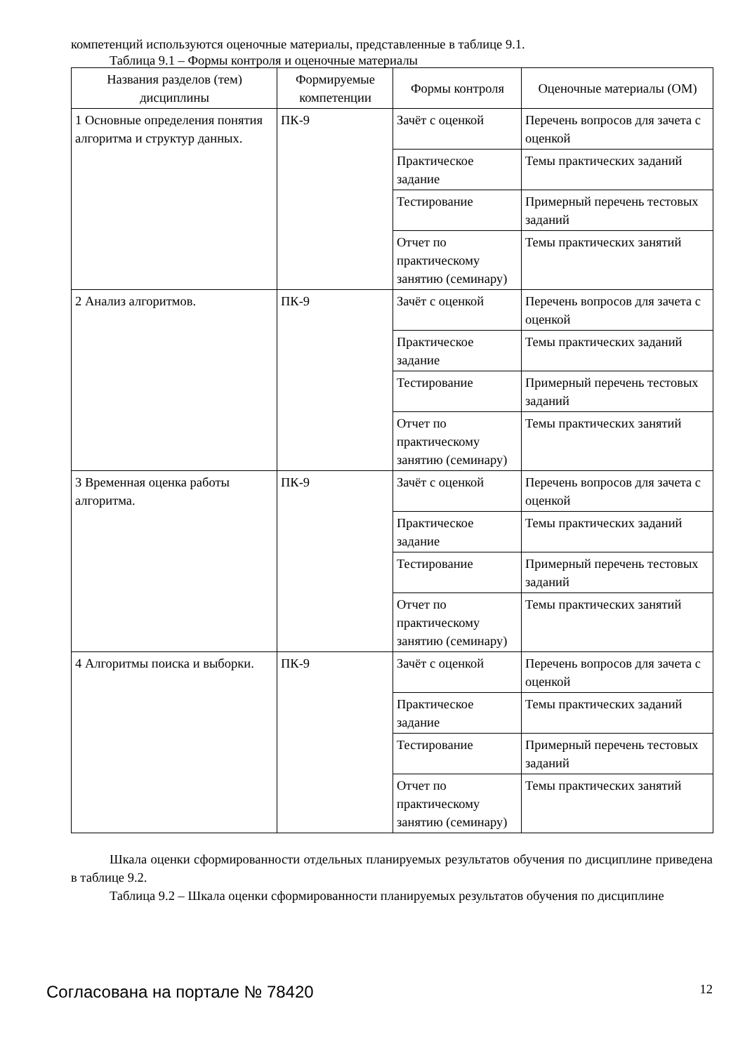компетенций используются оценочные материалы, представленные в таблице 9.1.
Таблица 9.1 – Формы контроля и оценочные материалы
| Названия разделов (тем) дисциплины | Формируемые компетенции | Формы контроля | Оценочные материалы (ОМ) |
| --- | --- | --- | --- |
| 1 Основные определения понятия алгоритма и структур данных. | ПК-9 | Зачёт с оценкой | Перечень вопросов для зачета с оценкой |
| | | Практическое задание | Темы практических заданий |
| | | Тестирование | Примерный перечень тестовых заданий |
| | | Отчет по практическому занятию (семинару) | Темы практических занятий |
| 2 Анализ алгоритмов. | ПК-9 | Зачёт с оценкой | Перечень вопросов для зачета с оценкой |
| | | Практическое задание | Темы практических заданий |
| | | Тестирование | Примерный перечень тестовых заданий |
| | | Отчет по практическому занятию (семинару) | Темы практических занятий |
| 3 Временная оценка работы алгоритма. | ПК-9 | Зачёт с оценкой | Перечень вопросов для зачета с оценкой |
| | | Практическое задание | Темы практических заданий |
| | | Тестирование | Примерный перечень тестовых заданий |
| | | Отчет по практическому занятию (семинару) | Темы практических занятий |
| 4 Алгоритмы поиска и выборки. | ПК-9 | Зачёт с оценкой | Перечень вопросов для зачета с оценкой |
| | | Практическое задание | Темы практических заданий |
| | | Тестирование | Примерный перечень тестовых заданий |
| | | Отчет по практическому занятию (семинару) | Темы практических занятий |
Шкала оценки сформированности отдельных планируемых результатов обучения по дисциплине приведена в таблице 9.2.
Таблица 9.2 – Шкала оценки сформированности планируемых результатов обучения по дисциплине
Согласована на портале № 78420 12